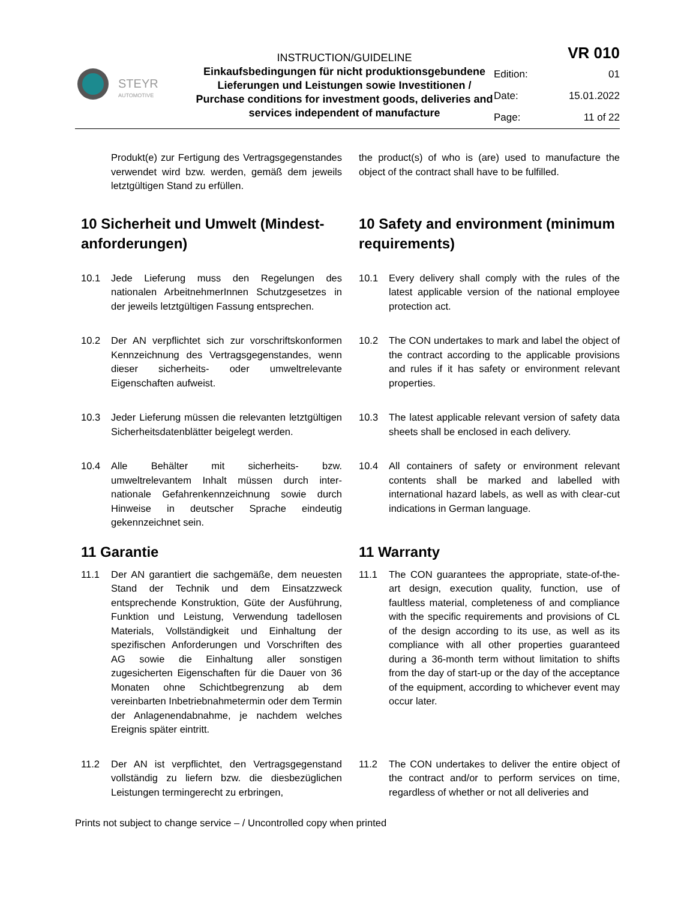| STEYR AUTOMOTIVE | INSTRUCTION/GUIDELINE Einkaufsbedingungen für nicht produktionsgebundene Lieferungen und Leistungen sowie Investitionen / Purchase conditions for investment goods, deliveries and services independent of manufacture | / VR 010 / / / Edition: / 01 / / Date: / 15.01.2022 / / Page: / 11 of 22 / |
Produkt(e) zur Fertigung des Vertragsgegenstandes verwendet wird bzw. werden, gemäß dem jeweils letztgültigen Stand zu erfüllen.
the product(s) of who is (are) used to manufacture the object of the contract shall have to be fulfilled.
10 Sicherheit und Umwelt (Mindest-anforderungen)
10 Safety and environment (minimum requirements)
10.1 Jede Lieferung muss den Regelungen des nationalen ArbeitnehmerInnen Schutzgesetzes in der jeweils letztgültigen Fassung entsprechen.
10.1 Every delivery shall comply with the rules of the latest applicable version of the national employee protection act.
10.2 Der AN verpflichtet sich zur vorschriftskonformen Kennzeichnung des Vertragsgegenstandes, wenn dieser sicherheits- oder umweltrelevante Eigenschaften aufweist.
10.2 The CON undertakes to mark and label the object of the contract according to the applicable provisions and rules if it has safety or environment relevant properties.
10.3 Jeder Lieferung müssen die relevanten letztgültigen Sicherheitsdatenblätter beigelegt werden.
10.3 The latest applicable relevant version of safety data sheets shall be enclosed in each delivery.
10.4 Alle Behälter mit sicherheits- bzw. umweltrelevantem Inhalt müssen durch inter-nationale Gefahrenkennzeichnung sowie durch Hinweise in deutscher Sprache eindeutig gekennzeichnet sein.
10.4 All containers of safety or environment relevant contents shall be marked and labelled with international hazard labels, as well as with clear-cut indications in German language.
11 Garantie 11 Warranty
11.1 Der AN garantiert die sachgemäße, dem neuesten Stand der Technik und dem Einsatzzweck entsprechende Konstruktion, Güte der Ausführung, Funktion und Leistung, Verwendung tadellosen Materials, Vollständigkeit und Einhaltung der spezifischen Anforderungen und Vorschriften des AG sowie die Einhaltung aller sonstigen zugesicherten Eigenschaften für die Dauer von 36 Monaten ohne Schichtbegrenzung ab dem vereinbarten Inbetriebnahmetermin oder dem Termin der Anlagenendabnahme, je nachdem welches Ereignis später eintritt.
11.1 The CON guarantees the appropriate, state-of-the-art design, execution quality, function, use of faultless material, completeness of and compliance with the specific requirements and provisions of CL of the design according to its use, as well as its compliance with all other properties guaranteed during a 36-month term without limitation to shifts from the day of start-up or the day of the acceptance of the equipment, according to whichever event may occur later.
11.2 Der AN ist verpflichtet, den Vertragsgegenstand vollständig zu liefern bzw. die diesbezüglichen Leistungen termingerecht zu erbringen,
11.2 The CON undertakes to deliver the entire object of the contract and/or to perform services on time, regardless of whether or not all deliveries and
Prints not subject to change service – / Uncontrolled copy when printed